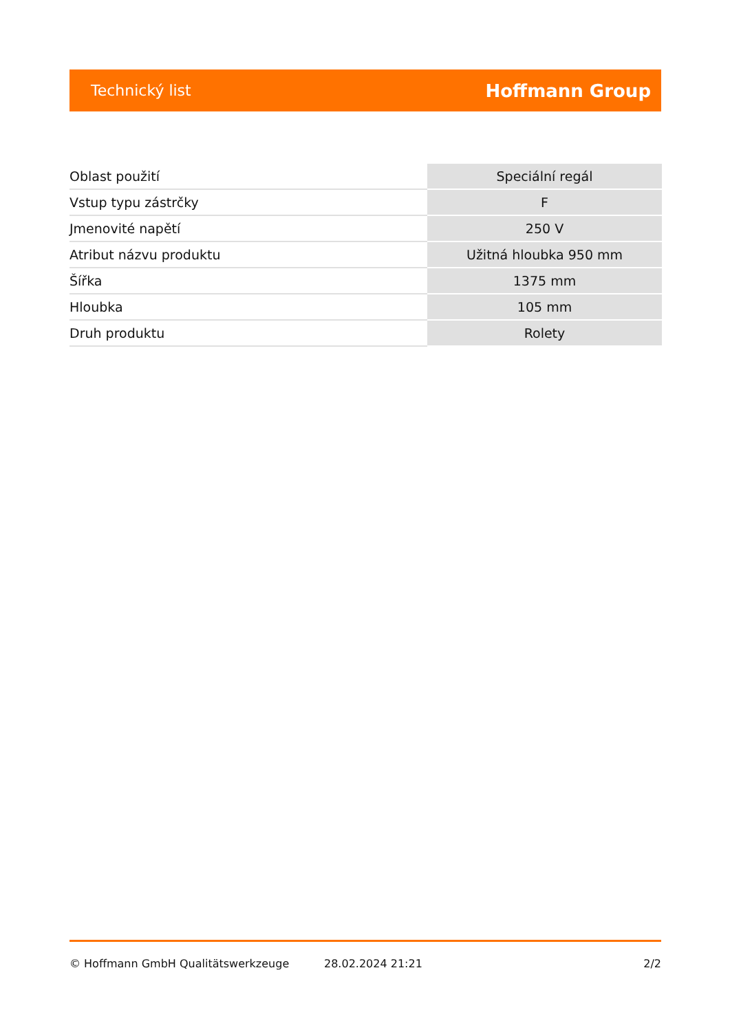Technický list Hoffmann Group
| Oblast použití | Speciální regál |
| Vstup typu zástrčky | F |
| Jmenovité napětí | 250 V |
| Atribut názvu produktu | Užitná hloubka 950 mm |
| Šířka | 1375 mm |
| Hloubka | 105 mm |
| Druh produktu | Rolety |
© Hoffmann GmbH Qualitätswerkzeuge 28.02.2024 21:21 2/2